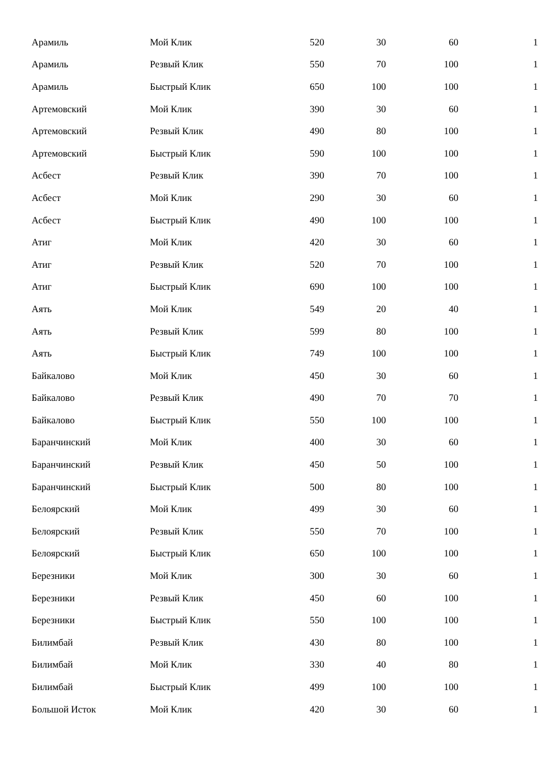| Арамиль | Мой Клик | 520 | 30 | 60 | 1 |
| Арамиль | Резвый Клик | 550 | 70 | 100 | 1 |
| Арамиль | Быстрый Клик | 650 | 100 | 100 | 1 |
| Артемовский | Мой Клик | 390 | 30 | 60 | 1 |
| Артемовский | Резвый Клик | 490 | 80 | 100 | 1 |
| Артемовский | Быстрый Клик | 590 | 100 | 100 | 1 |
| Асбест | Резвый Клик | 390 | 70 | 100 | 1 |
| Асбест | Мой Клик | 290 | 30 | 60 | 1 |
| Асбест | Быстрый Клик | 490 | 100 | 100 | 1 |
| Атиг | Мой Клик | 420 | 30 | 60 | 1 |
| Атиг | Резвый Клик | 520 | 70 | 100 | 1 |
| Атиг | Быстрый Клик | 690 | 100 | 100 | 1 |
| Аять | Мой Клик | 549 | 20 | 40 | 1 |
| Аять | Резвый Клик | 599 | 80 | 100 | 1 |
| Аять | Быстрый Клик | 749 | 100 | 100 | 1 |
| Байкалово | Мой Клик | 450 | 30 | 60 | 1 |
| Байкалово | Резвый Клик | 490 | 70 | 70 | 1 |
| Байкалово | Быстрый Клик | 550 | 100 | 100 | 1 |
| Баранчинский | Мой Клик | 400 | 30 | 60 | 1 |
| Баранчинский | Резвый Клик | 450 | 50 | 100 | 1 |
| Баранчинский | Быстрый Клик | 500 | 80 | 100 | 1 |
| Белоярский | Мой Клик | 499 | 30 | 60 | 1 |
| Белоярский | Резвый Клик | 550 | 70 | 100 | 1 |
| Белоярский | Быстрый Клик | 650 | 100 | 100 | 1 |
| Березники | Мой Клик | 300 | 30 | 60 | 1 |
| Березники | Резвый Клик | 450 | 60 | 100 | 1 |
| Березники | Быстрый Клик | 550 | 100 | 100 | 1 |
| Билимбай | Резвый Клик | 430 | 80 | 100 | 1 |
| Билимбай | Мой Клик | 330 | 40 | 80 | 1 |
| Билимбай | Быстрый Клик | 499 | 100 | 100 | 1 |
| Большой Исток | Мой Клик | 420 | 30 | 60 | 1 |